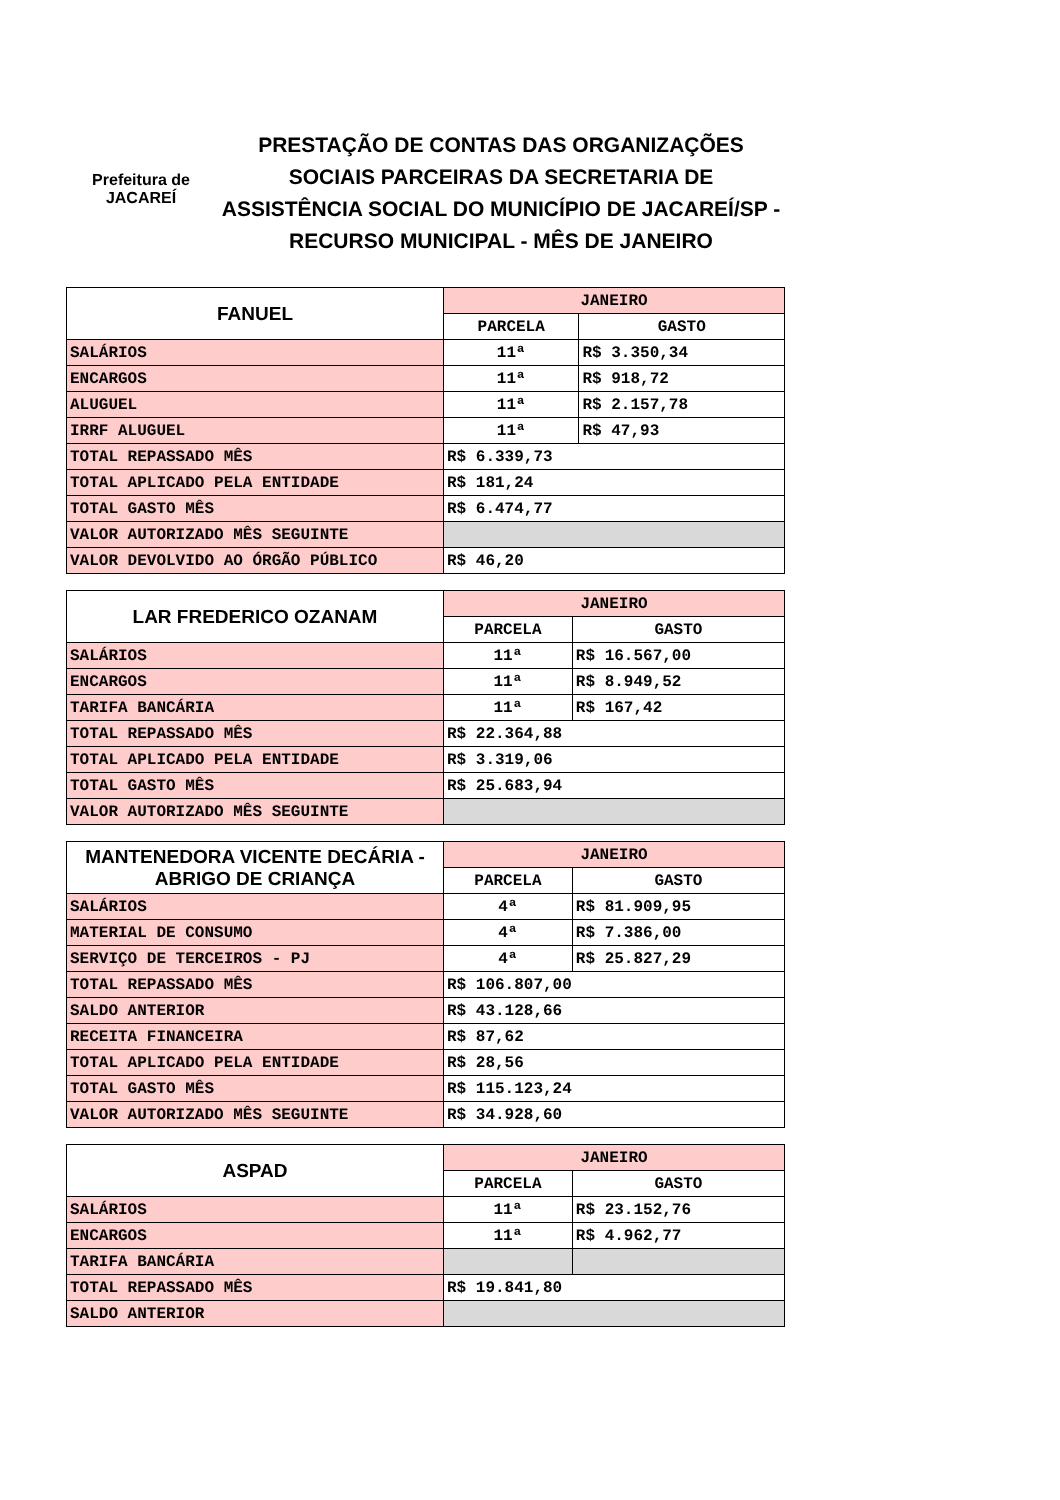Prefeitura de
JACAREÍ
PRESTAÇÃO DE CONTAS DAS ORGANIZAÇÕES SOCIAIS PARCEIRAS DA SECRETARIA DE ASSISTÊNCIA SOCIAL DO MUNICÍPIO DE JACAREÍ/SP - RECURSO MUNICIPAL - MÊS DE JANEIRO
| FANUEL | JANEIRO | |
| --- | --- | --- |
| | PARCELA | GASTO |
| SALÁRIOS | 11ª | R$ 3.350,34 |
| ENCARGOS | 11ª | R$ 918,72 |
| ALUGUEL | 11ª | R$ 2.157,78 |
| IRRF ALUGUEL | 11ª | R$ 47,93 |
| TOTAL REPASSADO MÊS | R$ 6.339,73 | |
| TOTAL APLICADO PELA ENTIDADE | R$ 181,24 | |
| TOTAL GASTO MÊS | R$ 6.474,77 | |
| VALOR AUTORIZADO MÊS SEGUINTE | | |
| VALOR DEVOLVIDO AO ÓRGÃO PÚBLICO | R$ 46,20 | |
| LAR FREDERICO OZANAM | JANEIRO | |
| --- | --- | --- |
| | PARCELA | GASTO |
| SALÁRIOS | 11ª | R$ 16.567,00 |
| ENCARGOS | 11ª | R$ 8.949,52 |
| TARIFA BANCÁRIA | 11ª | R$ 167,42 |
| TOTAL REPASSADO MÊS | R$ 22.364,88 | |
| TOTAL APLICADO PELA ENTIDADE | R$ 3.319,06 | |
| TOTAL GASTO MÊS | R$ 25.683,94 | |
| VALOR AUTORIZADO MÊS SEGUINTE | | |
| MANTENEDORA VICENTE DECÁRIA - ABRIGO DE CRIANÇA | JANEIRO | |
| --- | --- | --- |
| | PARCELA | GASTO |
| SALÁRIOS | 4ª | R$ 81.909,95 |
| MATERIAL DE CONSUMO | 4ª | R$ 7.386,00 |
| SERVIÇO DE TERCEIROS - PJ | 4ª | R$ 25.827,29 |
| TOTAL REPASSADO MÊS | R$ 106.807,00 | |
| SALDO ANTERIOR | R$ 43.128,66 | |
| RECEITA FINANCEIRA | R$ 87,62 | |
| TOTAL APLICADO PELA ENTIDADE | R$ 28,56 | |
| TOTAL GASTO MÊS | R$ 115.123,24 | |
| VALOR AUTORIZADO MÊS SEGUINTE | R$ 34.928,60 | |
| ASPAD | JANEIRO | |
| --- | --- | --- |
| | PARCELA | GASTO |
| SALÁRIOS | 11ª | R$ 23.152,76 |
| ENCARGOS | 11ª | R$ 4.962,77 |
| TARIFA BANCÁRIA | | |
| TOTAL REPASSADO MÊS | R$ 19.841,80 | |
| SALDO ANTERIOR | | |